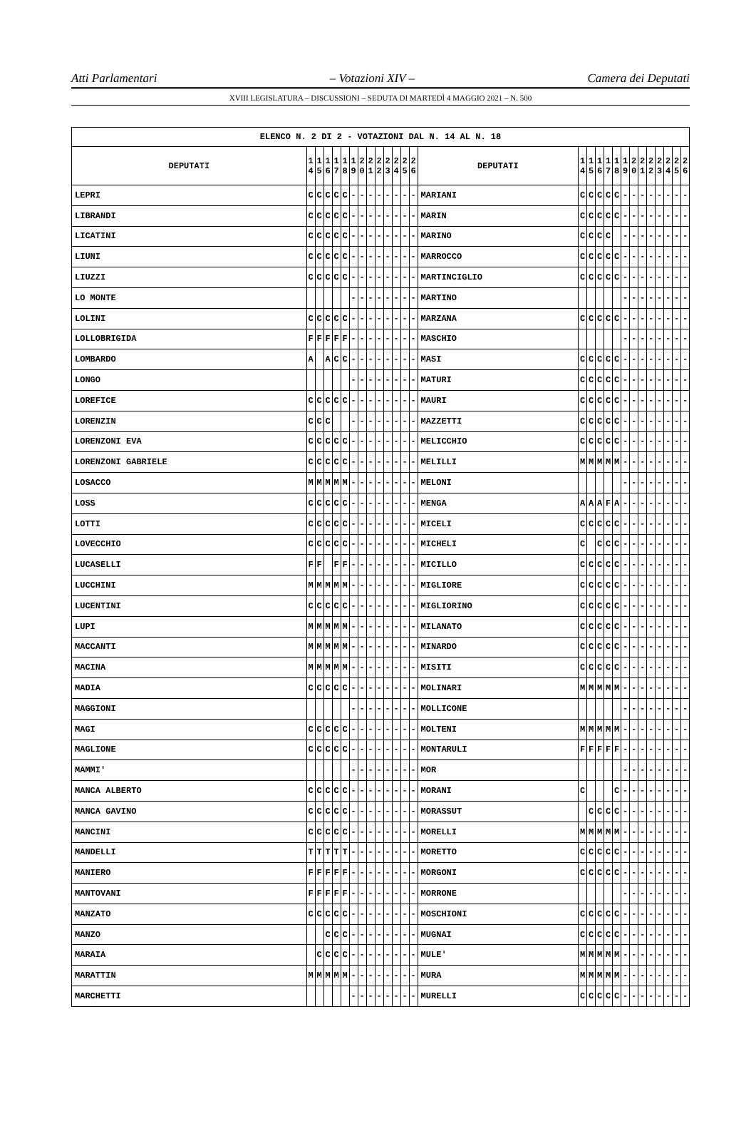Atti Parlamentari – Votazioni XIV – Camera dei Deputati
XVIII LEGISLATURA – DISCUSSIONI – SEDUTA DI MARTEDÌ 4 MAGGIO 2021 – N. 500
| ELENCO N. 2 DI 2 - VOTAZIONI DAL N. 14 AL N. 18 | | | | | | | | | | | | | | | | | | | | | | | | | | | |
| --- | --- | --- | --- | --- | --- | --- | --- | --- | --- | --- | --- | --- | --- | --- | --- | --- | --- | --- | --- | --- | --- | --- | --- | --- | --- | --- | --- |
| DEPUTATI | 1 4 | 1 5 | 1 6 | 1 7 | 1 8 | 1 9 | 2 0 | 2 1 | 2 2 | 2 3 | 2 4 | 2 5 | 2 6 | DEPUTATI | 1 4 | 1 5 | 1 6 | 1 7 | 1 8 | 1 9 | 2 0 | 2 1 | 2 2 | 2 3 | 2 4 | 2 5 | 2 6 |
| LEPRI | C | C | C | C | C | - | - | - | - | - | - | - | - | MARIANI | C | C | C | C | C | - | - | - | - | - | - | - | - |
| LIBRANDI | C | C | C | C | C | - | - | - | - | - | - | - | - | MARIN | C | C | C | C | C | - | - | - | - | - | - | - | - |
| LICATINI | C | C | C | C | C | - | - | - | - | - | - | - | - | MARINO | C | C | C | C | | - | - | - | - | - | - | - | - |
| LIUNI | C | C | C | C | C | - | - | - | - | - | - | - | - | MARROCCO | C | C | C | C | C | - | - | - | - | - | - | - | - |
| LIUZZI | C | C | C | C | C | - | - | - | - | - | - | - | - | MARTINCIGLIO | C | C | C | C | C | - | - | - | - | - | - | - | - |
| LO MONTE | | | | | | - | - | - | - | - | - | - | - | MARTINO | | | | | | - | - | - | - | - | - | - | - |
| LOLINI | C | C | C | C | C | - | - | - | - | - | - | - | - | MARZANA | C | C | C | C | C | - | - | - | - | - | - | - | - |
| LOLLOBRIGIDA | F | F | F | F | F | - | - | - | - | - | - | - | - | MASCHIO | | | | | | - | - | - | - | - | - | - | - |
| LOMBARDO | A | | A | C | C | - | - | - | - | - | - | - | - | MASI | C | C | C | C | C | - | - | - | - | - | - | - | - |
| LONGO | | | | | | - | - | - | - | - | - | - | - | MATURI | C | C | C | C | C | - | - | - | - | - | - | - | - |
| LOREFICE | C | C | C | C | C | - | - | - | - | - | - | - | - | MAURI | C | C | C | C | C | - | - | - | - | - | - | - | - |
| LORENZIN | C | C | C | | | - | - | - | - | - | - | - | - | MAZZETTI | C | C | C | C | C | - | - | - | - | - | - | - | - |
| LORENZONI EVA | C | C | C | C | C | - | - | - | - | - | - | - | - | MELICCHIO | C | C | C | C | C | - | - | - | - | - | - | - | - |
| LORENZONI GABRIELE | C | C | C | C | C | - | - | - | - | - | - | - | - | MELILLI | M | M | M | M | M | - | - | - | - | - | - | - | - |
| LOSACCO | M | M | M | M | M | - | - | - | - | - | - | - | - | MELONI | | | | | | - | - | - | - | - | - | - | - |
| LOSS | C | C | C | C | C | - | - | - | - | - | - | - | - | MENGA | A | A | A | F | A | - | - | - | - | - | - | - | - |
| LOTTI | C | C | C | C | C | - | - | - | - | - | - | - | - | MICELI | C | C | C | C | C | - | - | - | - | - | - | - | - |
| LOVECCHIO | C | C | C | C | C | - | - | - | - | - | - | - | - | MICHELI | C | | C | C | C | - | - | - | - | - | - | - | - |
| LUCASELLI | F | F | | F | F | - | - | - | - | - | - | - | - | MICILLO | C | C | C | C | C | - | - | - | - | - | - | - | - |
| LUCCHINI | M | M | M | M | M | - | - | - | - | - | - | - | - | MIGLIORE | C | C | C | C | C | - | - | - | - | - | - | - | - |
| LUCENTINI | C | C | C | C | C | - | - | - | - | - | - | - | - | MIGLIORINO | C | C | C | C | C | - | - | - | - | - | - | - | - |
| LUPI | M | M | M | M | M | - | - | - | - | - | - | - | - | MILANATO | C | C | C | C | C | - | - | - | - | - | - | - | - |
| MACCANTI | M | M | M | M | M | - | - | - | - | - | - | - | - | MINARDO | C | C | C | C | C | - | - | - | - | - | - | - | - |
| MACINA | M | M | M | M | M | - | - | - | - | - | - | - | - | MISITI | C | C | C | C | C | - | - | - | - | - | - | - | - |
| MADIA | C | C | C | C | C | - | - | - | - | - | - | - | - | MOLINARI | M | M | M | M | M | - | - | - | - | - | - | - | - |
| MAGGIONI | | | | | | - | - | - | - | - | - | - | - | MOLLICONE | | | | | | - | - | - | - | - | - | - | - |
| MAGI | C | C | C | C | C | - | - | - | - | - | - | - | - | MOLTENI | M | M | M | M | M | - | - | - | - | - | - | - | - |
| MAGLIONE | C | C | C | C | C | - | - | - | - | - | - | - | - | MONTARULI | F | F | F | F | F | - | - | - | - | - | - | - | - |
| MAMMI' | | | | | | - | - | - | - | - | - | - | - | MOR | | | | | | - | - | - | - | - | - | - | - |
| MANCA ALBERTO | C | C | C | C | C | - | - | - | - | - | - | - | - | MORANI | C | | | | C | - | - | - | - | - | - | - | - |
| MANCA GAVINO | C | C | C | C | C | - | - | - | - | - | - | - | - | MORASSUT | | C | C | C | C | - | - | - | - | - | - | - | - |
| MANCINI | C | C | C | C | C | - | - | - | - | - | - | - | - | MORELLI | M | M | M | M | M | - | - | - | - | - | - | - | - |
| MANDELLI | T | T | T | T | T | - | - | - | - | - | - | - | - | MORETTO | C | C | C | C | C | - | - | - | - | - | - | - | - |
| MANIERO | F | F | F | F | F | - | - | - | - | - | - | - | - | MORGONI | C | C | C | C | C | - | - | - | - | - | - | - | - |
| MANTOVANI | F | F | F | F | F | - | - | - | - | - | - | - | - | MORRONE | | | | | | - | - | - | - | - | - | - | - |
| MANZATO | C | C | C | C | C | - | - | - | - | - | - | - | - | MOSCHIONI | C | C | C | C | C | - | - | - | - | - | - | - | - |
| MANZO | | | C | C | C | - | - | - | - | - | - | - | - | MUGNAI | C | C | C | C | C | - | - | - | - | - | - | - | - |
| MARAIA | | C | C | C | C | - | - | - | - | - | - | - | - | MULE' | M | M | M | M | M | - | - | - | - | - | - | - | - |
| MARATTIN | M | M | M | M | M | - | - | - | - | - | - | - | - | MURA | M | M | M | M | M | - | - | - | - | - | - | - | - |
| MARCHETTI | | | | | | - | - | - | - | - | - | - | - | MURELLI | C | C | C | C | C | - | - | - | - | - | - | - | - |